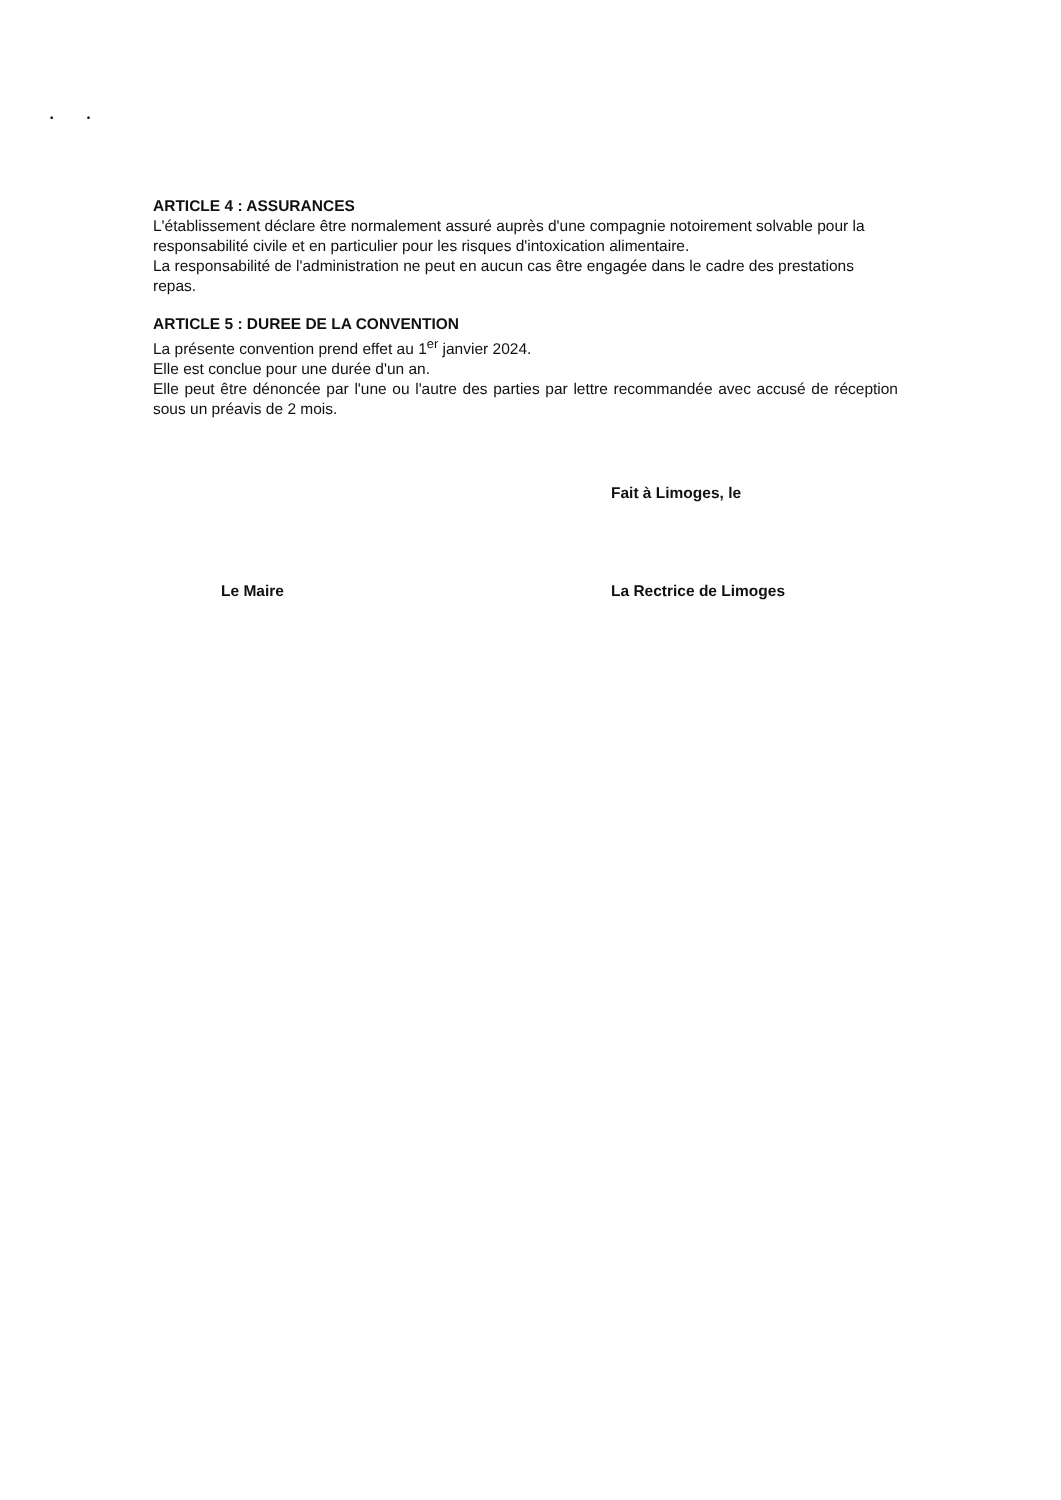• •
ARTICLE 4 : ASSURANCES
L'établissement déclare être normalement assuré auprès d'une compagnie notoirement solvable pour la responsabilité civile et en particulier pour les risques d'intoxication alimentaire.
La responsabilité de l'administration ne peut en aucun cas être engagée dans le cadre des prestations repas.
ARTICLE 5 : DUREE DE LA CONVENTION
La présente convention prend effet au 1<sup>er</sup> janvier 2024.
Elle est conclue pour une durée d'un an.
Elle peut être dénoncée par l'une ou l'autre des parties par lettre recommandée avec accusé de réception sous un préavis de 2 mois.
Fait à Limoges, le
Le Maire La Rectrice de Limoges